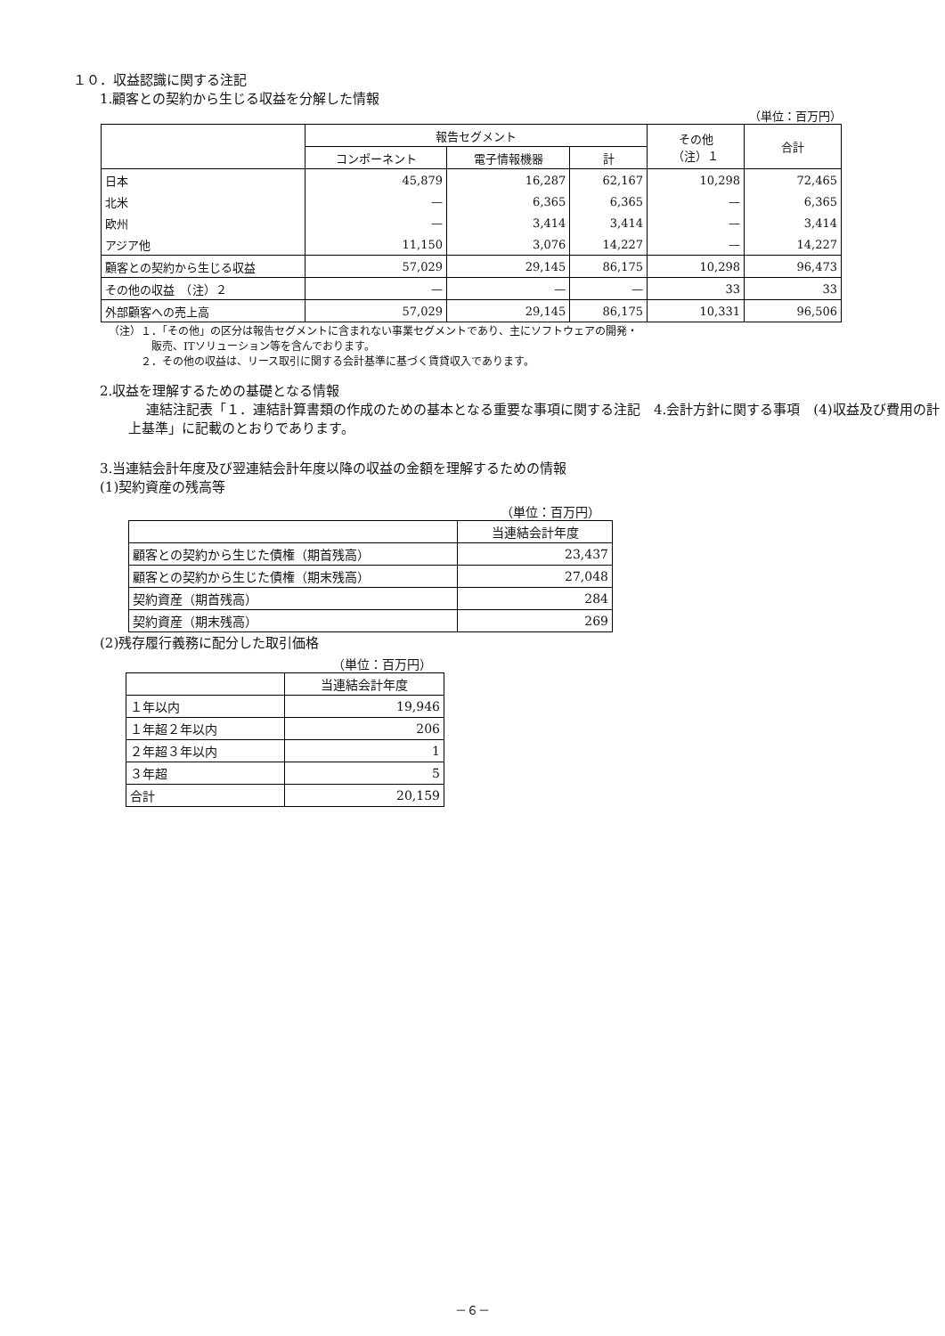１０．収益認識に関する注記
1.顧客との契約から生じる収益を分解した情報
（単位：百万円）
| | 報告セグメント | | | その他 （注）１ | 合計 |
| --- | --- | --- | --- | --- | --- |
| | コンポーネント | 電子情報機器 | 計 | | |
| 日本 | 45,879 | 16,287 | 62,167 | 10,298 | 72,465 |
| 北米 | — | 6,365 | 6,365 | — | 6,365 |
| 欧州 | — | 3,414 | 3,414 | — | 3,414 |
| アジア他 | 11,150 | 3,076 | 14,227 | — | 14,227 |
| 顧客との契約から生じる収益 | 57,029 | 29,145 | 86,175 | 10,298 | 96,473 |
| その他の収益 （注）２ | — | — | — | 33 | 33 |
| 外部顧客への売上高 | 57,029 | 29,145 | 86,175 | 10,331 | 96,506 |
（注）１．「その他」の区分は報告セグメントに含まれない事業セグメントであり、主にソフトウェアの開発・
　　　　販売、ITソリューション等を含んでおります。
　　　２．その他の収益は、リース取引に関する会計基準に基づく賃貸収入であります。
2.収益を理解するための基礎となる情報
連結注記表「１．連結計算書類の作成のための基本となる重要な事項に関する注記　4.会計方針に関する事項　(4)収益及び費用の計上基準」に記載のとおりであります。
3.当連結会計年度及び翌連結会計年度以降の収益の金額を理解するための情報
(1)契約資産の残高等
（単位：百万円）
| | 当連結会計年度 |
| --- | --- |
| 顧客との契約から生じた債権（期首残高） | 23,437 |
| 顧客との契約から生じた債権（期末残高） | 27,048 |
| 契約資産（期首残高） | 284 |
| 契約資産（期末残高） | 269 |
(2)残存履行義務に配分した取引価格
（単位：百万円）
| | 当連結会計年度 |
| --- | --- |
| １年以内 | 19,946 |
| １年超２年以内 | 206 |
| ２年超３年以内 | 1 |
| ３年超 | 5 |
| 合計 | 20,159 |
－６－